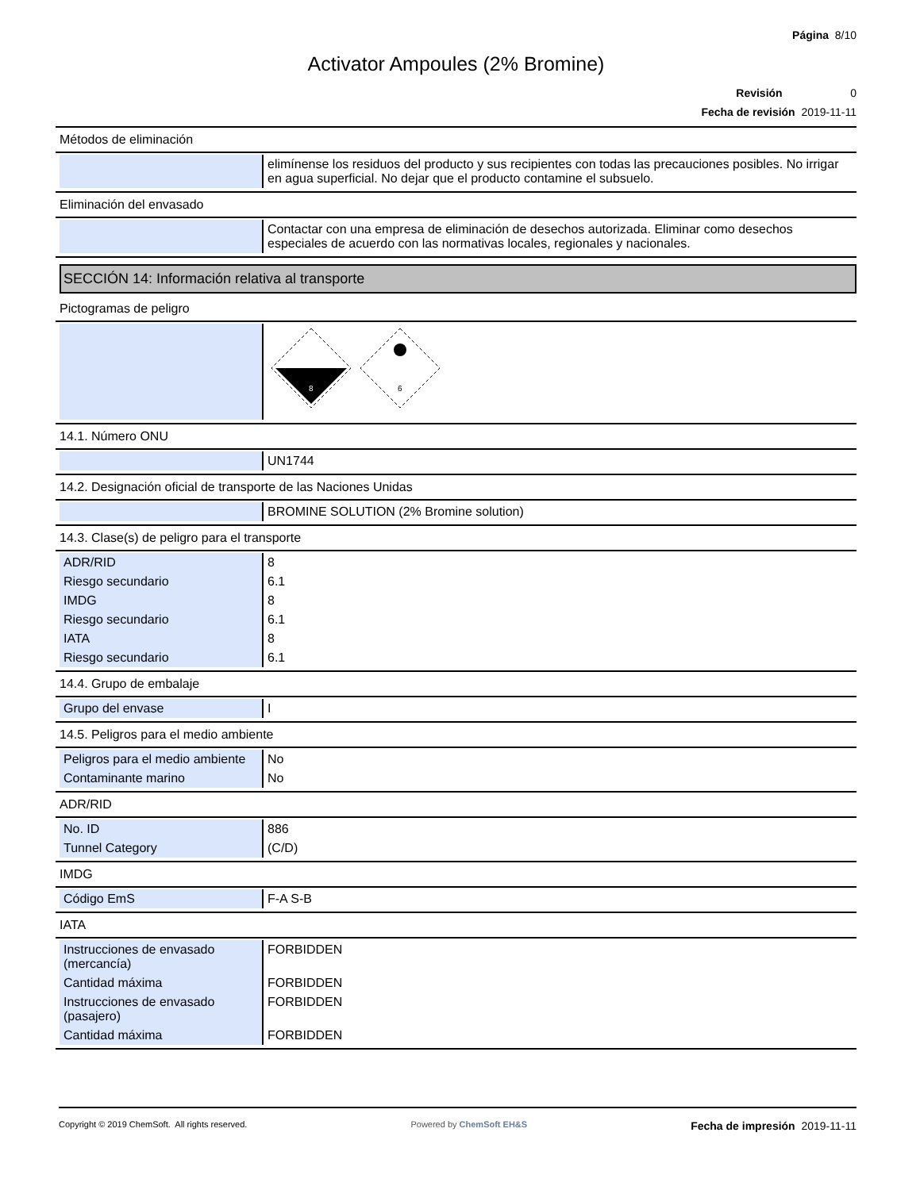Página 8/10
Activator Ampoules (2% Bromine)
Revisión 0
Fecha de revisión 2019-11-11
Métodos de eliminación
| | elimínense los residuos del producto y sus recipientes con todas las precauciones posibles. No irrigar en agua superficial. No dejar que el producto contamine el subsuelo. |
Eliminación del envasado
| | Contactar con una empresa de eliminación de desechos autorizada. Eliminar como desechos especiales de acuerdo con las normativas locales, regionales y nacionales. |
SECCIÓN 14: Información relativa al transporte
Pictogramas de peligro
| | 8 6 |
14.1. Número ONU
| | UN1744 |
14.2. Designación oficial de transporte de las Naciones Unidas
| | BROMINE SOLUTION (2% Bromine solution) |
14.3. Clase(s) de peligro para el transporte
| ADR/RID | 8 |
| Riesgo secundario | 6.1 |
| IMDG | 8 |
| Riesgo secundario | 6.1 |
| IATA | 8 |
| Riesgo secundario | 6.1 |
14.4. Grupo de embalaje
| Grupo del envase | I |
14.5. Peligros para el medio ambiente
| Peligros para el medio ambiente | No |
| Contaminante marino | No |
ADR/RID
| No. ID | 886 |
| Tunnel Category | (C/D) |
IMDG
| Código EmS | F-A S-B |
IATA
| Instrucciones de envasado (mercancía) | FORBIDDEN |
| Cantidad máxima | FORBIDDEN |
| Instrucciones de envasado (pasajero) | FORBIDDEN |
| Cantidad máxima | FORBIDDEN |
Copyright © 2019 ChemSoft. All rights reserved. Powered by ChemSoft EH&S Fecha de impresión 2019-11-11